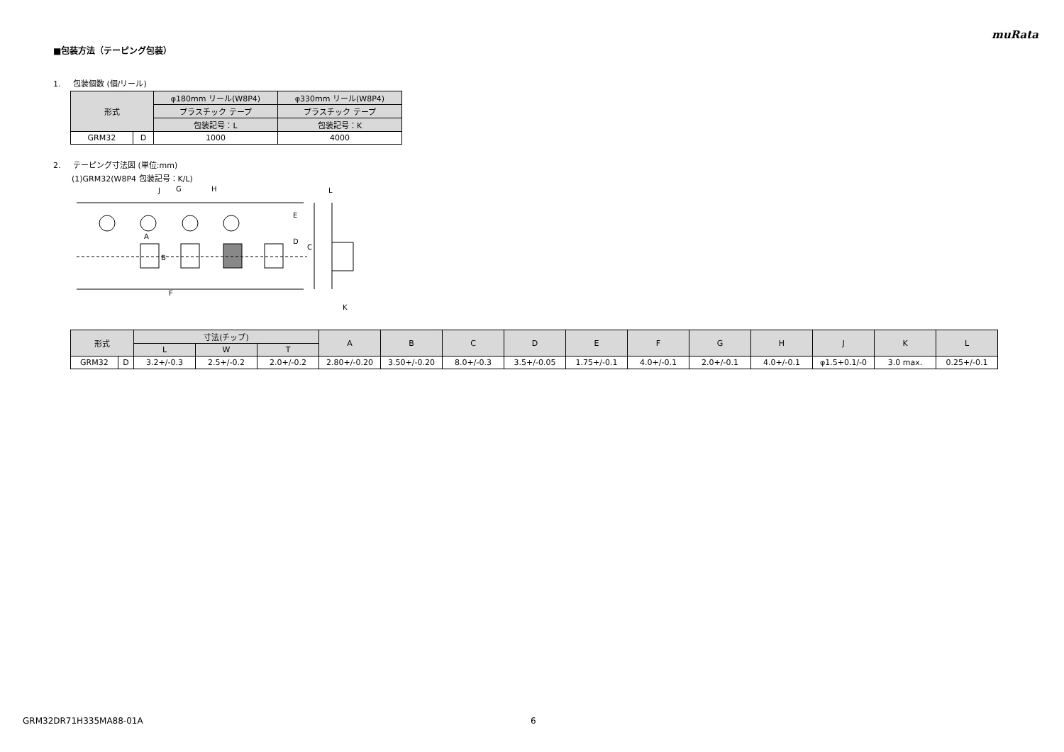muRata
■包装方法（テーピング包装）
1. 包装個数 (個/リール)
| 形式 | | φ180mm リール(W8P4) | φ330mm リール(W8P4) |
| | | プラスチック テープ | プラスチック テープ |
| | | 包装記号：L | 包装記号：K |
| GRM32 | D | 1000 | 4000 |
2. テーピング寸法図 (単位:mm)
(1)GRM32(W8P4 包装記号：K/L)
J
G
H
A
B
F
E
D
C
L
K
| 形式 | | 寸法(チップ) | | | A | B | C | D | E | F | G | H | J | K | L |
| | | L | W | T | | | | | | | | | | | |
| GRM32 | D | 3.2+/-0.3 | 2.5+/-0.2 | 2.0+/-0.2 | 2.80+/-0.20 | 3.50+/-0.20 | 8.0+/-0.3 | 3.5+/-0.05 | 1.75+/-0.1 | 4.0+/-0.1 | 2.0+/-0.1 | 4.0+/-0.1 | φ1.5+0.1/-0 | 3.0 max. | 0.25+/-0.1 |
GRM32DR71H335MA88-01A 6